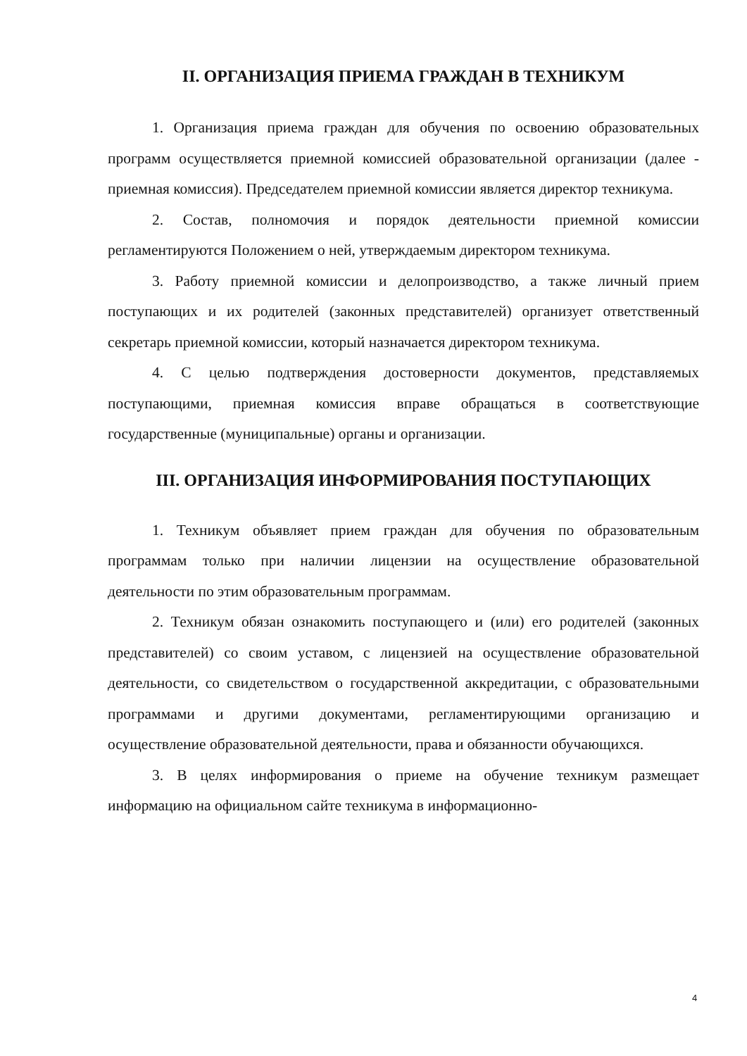II. ОРГАНИЗАЦИЯ ПРИЕМА ГРАЖДАН В ТЕХНИКУМ
1. Организация приема граждан для обучения по освоению образовательных программ осуществляется приемной комиссией образовательной организации (далее - приемная комиссия). Председателем приемной комиссии является директор техникума.
2. Состав, полномочия и порядок деятельности приемной комиссии регламентируются Положением о ней, утверждаемым директором техникума.
3. Работу приемной комиссии и делопроизводство, а также личный прием поступающих и их родителей (законных представителей) организует ответственный секретарь приемной комиссии, который назначается директором техникума.
4. С целью подтверждения достоверности документов, представляемых поступающими, приемная комиссия вправе обращаться в соответствующие государственные (муниципальные) органы и организации.
III. ОРГАНИЗАЦИЯ ИНФОРМИРОВАНИЯ ПОСТУПАЮЩИХ
1. Техникум объявляет прием граждан для обучения по образовательным программам только при наличии лицензии на осуществление образовательной деятельности по этим образовательным программам.
2. Техникум обязан ознакомить поступающего и (или) его родителей (законных представителей) со своим уставом, с лицензией на осуществление образовательной деятельности, со свидетельством о государственной аккредитации, с образовательными программами и другими документами, регламентирующими организацию и осуществление образовательной деятельности, права и обязанности обучающихся.
3. В целях информирования о приеме на обучение техникум размещает информацию на официальном сайте техникума в информационно-
4